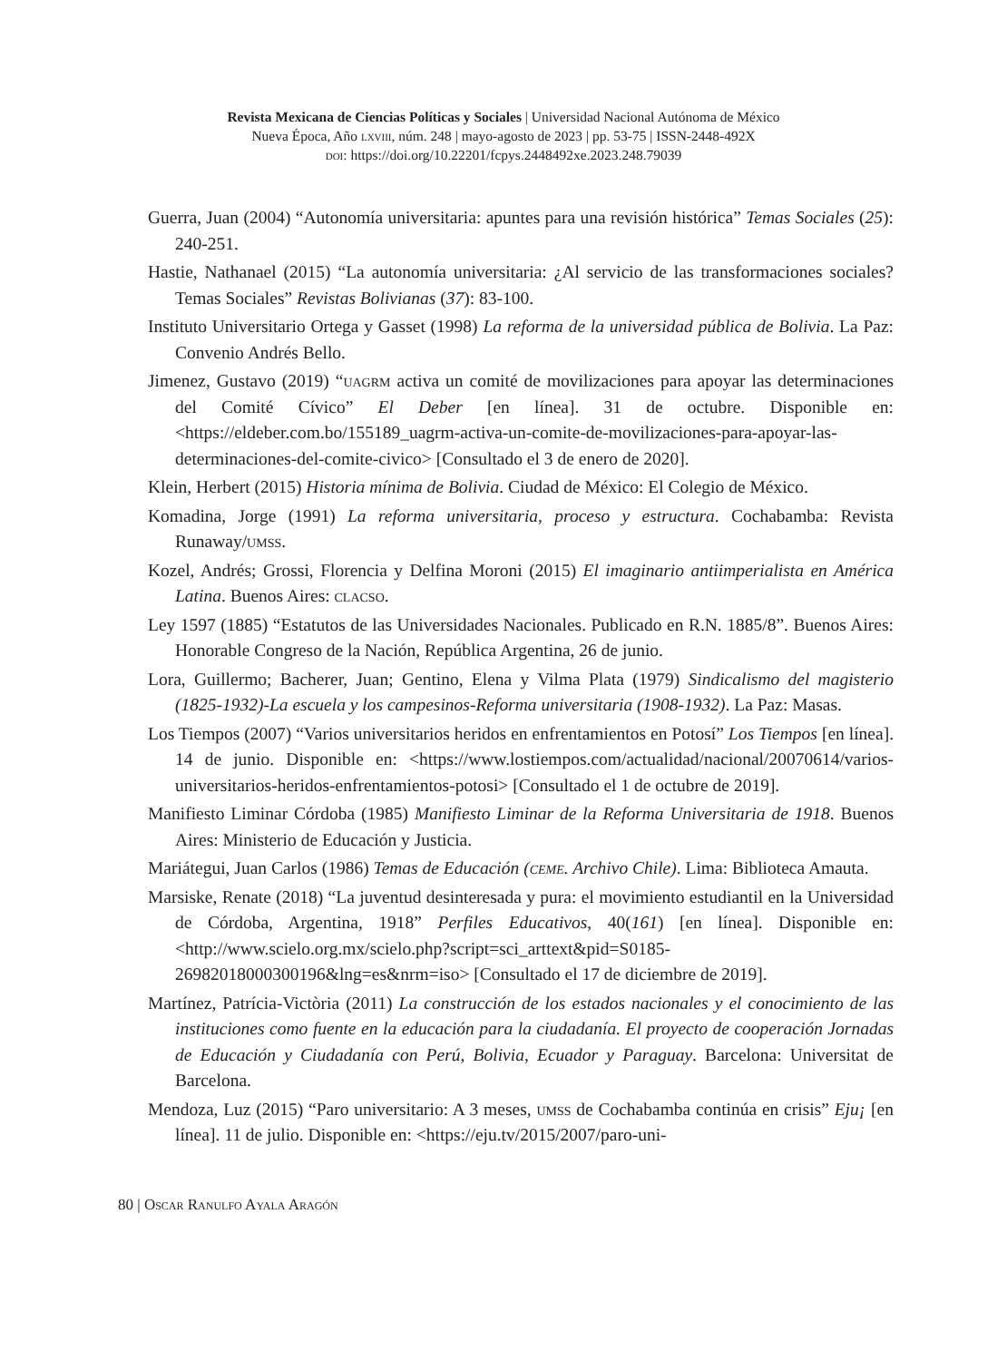Revista Mexicana de Ciencias Políticas y Sociales | Universidad Nacional Autónoma de México
Nueva Época, Año lxviii, núm. 248 | mayo-agosto de 2023 | pp. 53-75 | ISSN-2448-492X
doi: https://doi.org/10.22201/fcpys.2448492xe.2023.248.79039
Guerra, Juan (2004) “Autonomía universitaria: apuntes para una revisión histórica” Temas Sociales (25): 240-251.
Hastie, Nathanael (2015) “La autonomía universitaria: ¿Al servicio de las transformaciones sociales? Temas Sociales” Revistas Bolivianas (37): 83-100.
Instituto Universitario Ortega y Gasset (1998) La reforma de la universidad pública de Bolivia. La Paz: Convenio Andrés Bello.
Jimenez, Gustavo (2019) “uagrm activa un comité de movilizaciones para apoyar las determinaciones del Comité Cívico” El Deber [en línea]. 31 de octubre. Disponible en: <https://eldeber.com.bo/155189_uagrm-activa-un-comite-de-movilizaciones-para-apoyar-las-determinaciones-del-comite-civico> [Consultado el 3 de enero de 2020].
Klein, Herbert (2015) Historia mínima de Bolivia. Ciudad de México: El Colegio de México.
Komadina, Jorge (1991) La reforma universitaria, proceso y estructura. Cochabamba: Revista Runaway/umss.
Kozel, Andrés; Grossi, Florencia y Delfina Moroni (2015) El imaginario antiimperialista en América Latina. Buenos Aires: clacso.
Ley 1597 (1885) “Estatutos de las Universidades Nacionales. Publicado en R.N. 1885/8”. Buenos Aires: Honorable Congreso de la Nación, República Argentina, 26 de junio.
Lora, Guillermo; Bacherer, Juan; Gentino, Elena y Vilma Plata (1979) Sindicalismo del magisterio (1825-1932)-La escuela y los campesinos-Reforma universitaria (1908-1932). La Paz: Masas.
Los Tiempos (2007) “Varios universitarios heridos en enfrentamientos en Potosí” Los Tiempos [en línea]. 14 de junio. Disponible en: <https://www.lostiempos.com/actualidad/nacional/20070614/varios-universitarios-heridos-enfrentamientos-potosi> [Consultado el 1 de octubre de 2019].
Manifiesto Liminar Córdoba (1985) Manifiesto Liminar de la Reforma Universitaria de 1918. Buenos Aires: Ministerio de Educación y Justicia.
Mariátegui, Juan Carlos (1986) Temas de Educación (ceme. Archivo Chile). Lima: Biblioteca Amauta.
Marsiske, Renate (2018) “La juventud desinteresada y pura: el movimiento estudiantil en la Universidad de Córdoba, Argentina, 1918” Perfiles Educativos, 40(161) [en línea]. Disponible en: <http://www.scielo.org.mx/scielo.php?script=sci_arttext&pid=S0185-26982018000300196&lng=es&nrm=iso> [Consultado el 17 de diciembre de 2019].
Martínez, Patrícia-Victòria (2011) La construcción de los estados nacionales y el conocimiento de las instituciones como fuente en la educación para la ciudadanía. El proyecto de cooperación Jornadas de Educación y Ciudadanía con Perú, Bolivia, Ecuador y Paraguay. Barcelona: Universitat de Barcelona.
Mendoza, Luz (2015) “Paro universitario: A 3 meses, umss de Cochabamba continúa en crisis” Eju¡ [en línea]. 11 de julio. Disponible en: <https://eju.tv/2015/2007/paro-uni-
80 | Oscar Ranulfo Ayala Aragón